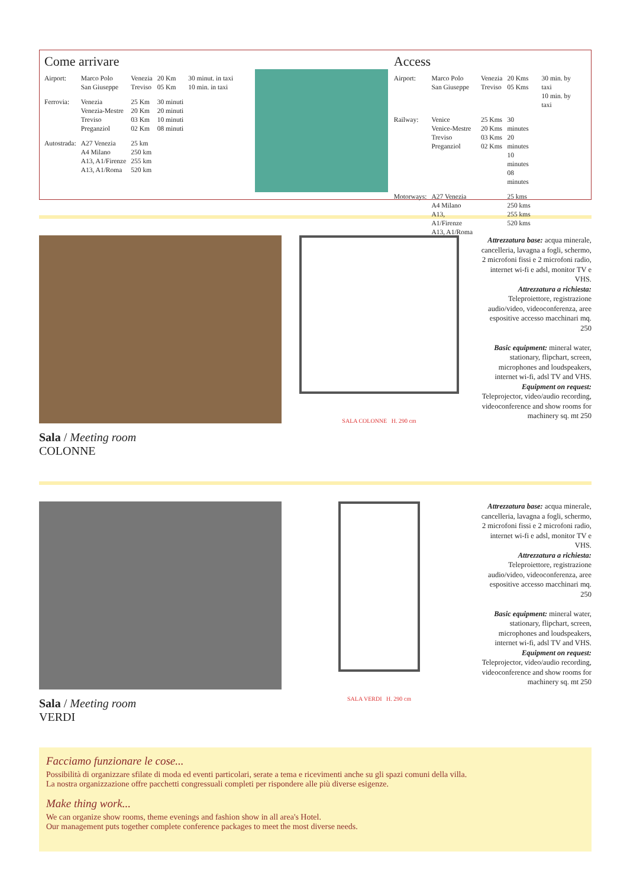Come arrivare
| Airport: | Marco Polo San Giuseppe | Venezia Treviso | 20 Km 05 Km | 30 minut. in taxi 10 min. in taxi |
| Ferrovia: | Venezia Venezia-Mestre Treviso Preganziol | 25 Km 20 Km 03 Km 02 Km | 30 minuti 20 minuti 10 minuti 08 minuti | |
| Autostrada: | A27 Venezia A4 Milano A13, A1/Firenze A13, A1/Roma | 25 km 250 km 255 km 520 km | | |
Access
| Airport: | Marco Polo San Giuseppe | Venezia Treviso | 20 Kms 05 Kms | 30 min. by taxi 10 min. by taxi |
| Railway: | Venice Venice-Mestre Treviso Preganziol | 25 Kms 20 Kms 03 Kms 02 Kms | 30 minutes 20 minutes 10 minutes 08 minutes | |
| Motorways: | A27 Venezia A4 Milano A13, A1/Firenze A13, A1/Roma | | 25 kms 250 kms 255 kms 520 kms | |
Sala / Meeting room
COLONNE
SALA COLONNE H. 290 cm
Attrezzatura base: acqua minerale, cancelleria, lavagna a fogli, schermo, 2 microfoni fissi e 2 microfoni radio, internet wi-fi e adsl, monitor TV e VHS.
Attrezzatura a richiesta:
Teleproiettore, registrazione audio/video, videoconferenza, aree espositive accesso macchinari mq. 250
Basic equipment: mineral water, stationary, flipchart, screen, microphones and loudspeakers, internet wi-fi, adsl TV and VHS.
Equipment on request:
Teleprojector, video/audio recording, videoconference and show rooms for machinery sq. mt 250
Sala / Meeting room
VERDI
SALA VERDI H. 290 cm
Attrezzatura base: acqua minerale, cancelleria, lavagna a fogli, schermo, 2 microfoni fissi e 2 microfoni radio, internet wi-fi e adsl, monitor TV e VHS.
Attrezzatura a richiesta:
Teleproiettore, registrazione audio/video, videoconferenza, aree espositive accesso macchinari mq. 250
Basic equipment: mineral water, stationary, flipchart, screen, microphones and loudspeakers, internet wi-fi, adsl TV and VHS.
Equipment on request:
Teleprojector, video/audio recording, videoconference and show rooms for machinery sq. mt 250
Facciamo funzionare le cose...
Possibilità di organizzare sfilate di moda ed eventi particolari, serate a tema e ricevimenti anche su gli spazi comuni della villa.
La nostra organizzazione offre pacchetti congressuali completi per rispondere alle più diverse esigenze.
Make thing work...
We can organize show rooms, theme evenings and fashion show in all area's Hotel.
Our management puts together complete conference packages to meet the most diverse needs.